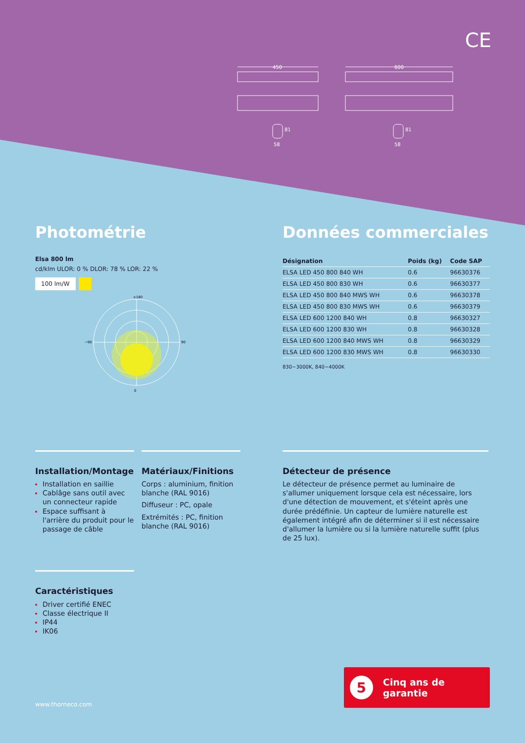CE
450
600
58
81
58
81
Photométrie
Elsa 800 lm
cd/klm ULOR: 0 % DLOR: 78 % LOR: 22 %
100 lm/W
±180
0
−90
90
Données commerciales
| Désignation | Poids (kg) | Code SAP |
| --- | --- | --- |
| ELSA LED 450 800 840 WH | 0.6 | 96630376 |
| ELSA LED 450 800 830 WH | 0.6 | 96630377 |
| ELSA LED 450 800 840 MWS WH | 0.6 | 96630378 |
| ELSA LED 450 800 830 MWS WH | 0.6 | 96630379 |
| ELSA LED 600 1200 840 WH | 0.8 | 96630327 |
| ELSA LED 600 1200 830 WH | 0.8 | 96630328 |
| ELSA LED 600 1200 840 MWS WH | 0.8 | 96630329 |
| ELSA LED 600 1200 830 MWS WH | 0.8 | 96630330 |
830−3000K, 840−4000K
Installation/Montage
Installation en saillie
Cablâge sans outil avec un connecteur rapide
Espace suffisant à l'arrière du produit pour le passage de câble
Matériaux/Finitions
Corps : aluminium, finition blanche (RAL 9016)
Diffuseur : PC, opale
Extrémités : PC, finition blanche (RAL 9016)
Détecteur de présence
Le détecteur de présence permet au luminaire de s'allumer uniquement lorsque cela est nécessaire, lors d'une détection de mouvement, et s'éteint après une durée prédéfinie. Un capteur de lumière naturelle est également intégré afin de déterminer si il est nécessaire d'allumer la lumière ou si la lumière naturelle suffit (plus de 25 lux).
Caractéristiques
Driver certifié ENEC
Classe électrique II
IP44
IK06
5 Cinq ans de garantie
www.thorneco.com